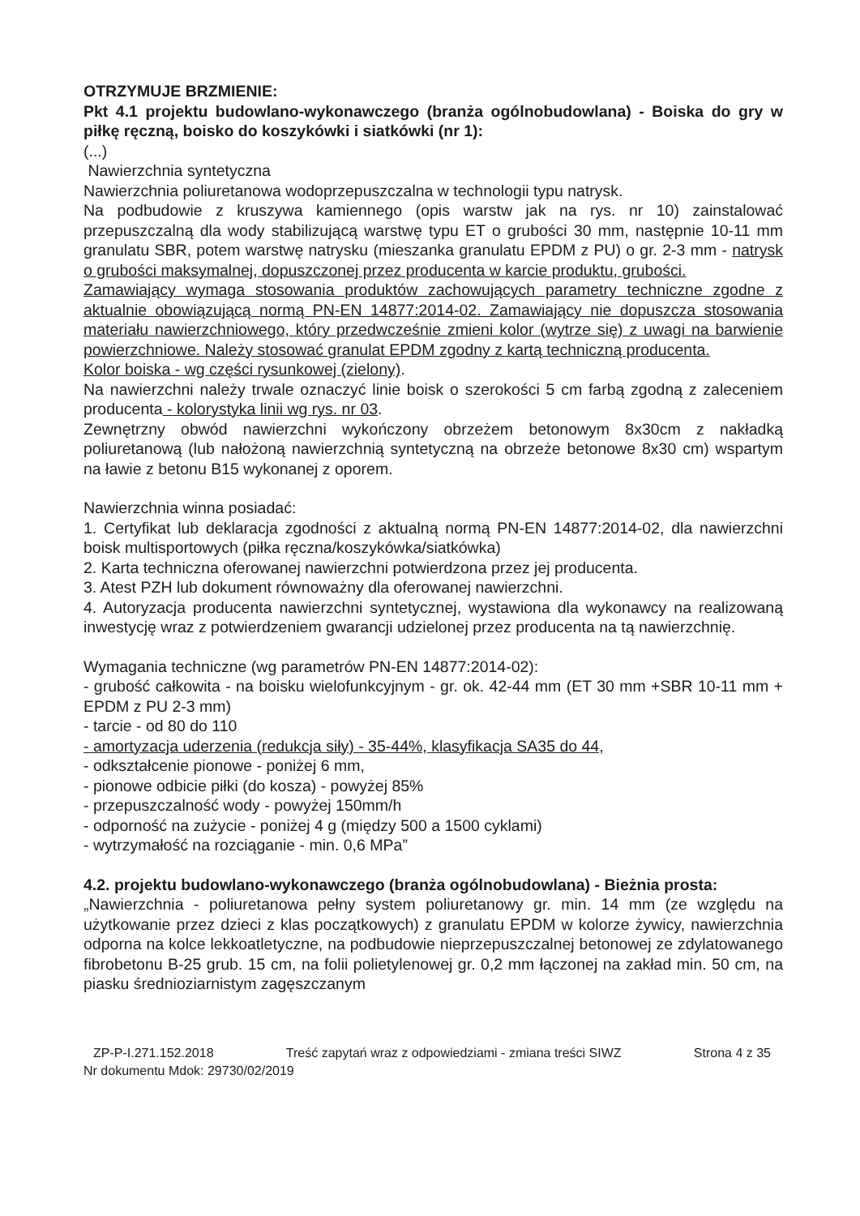OTRZYMUJE BRZMIENIE:
Pkt 4.1 projektu budowlano-wykonawczego (branża ogólnobudowlana) - Boiska do gry w piłkę ręczną, boisko do koszykówki i siatkówki (nr 1):
(...)
Nawierzchnia syntetyczna
Nawierzchnia poliuretanowa wodoprzepuszczalna w technologii typu natrysk.
Na podbudowie z kruszywa kamiennego (opis warstw jak na rys. nr 10) zainstalować przepuszczalną dla wody stabilizującą warstwę typu ET o grubości 30 mm, następnie 10-11 mm granulatu SBR, potem warstwę natrysku (mieszanka granulatu EPDM z PU) o gr. 2-3 mm - natrysk o grubości maksymalnej, dopuszczonej przez producenta w karcie produktu, grubości.
Zamawiający wymaga stosowania produktów zachowujących parametry techniczne zgodne z aktualnie obowiązującą normą PN-EN 14877:2014-02. Zamawiający nie dopuszcza stosowania materiału nawierzchniowego, który przedwcześnie zmieni kolor (wytrze się) z uwagi na barwienie powierzchniowe. Należy stosować granulat EPDM zgodny z kartą techniczną producenta.
Kolor boiska - wg części rysunkowej (zielony).
Na nawierzchni należy trwale oznaczyć linie boisk o szerokości 5 cm farbą zgodną z zaleceniem producenta - kolorystyka linii wg rys. nr 03.
Zewnętrzny obwód nawierzchni wykończony obrzeżem betonowym 8x30cm z nakładką poliuretanową (lub nałożoną nawierzchnią syntetyczną na obrzeże betonowe 8x30 cm) wspartym na ławie z betonu B15 wykonanej z oporem.
Nawierzchnia winna posiadać:
1. Certyfikat lub deklaracja zgodności z aktualną normą PN-EN 14877:2014-02, dla nawierzchni boisk multisportowych (piłka ręczna/koszykówka/siatkówka)
2. Karta techniczna oferowanej nawierzchni potwierdzona przez jej producenta.
3. Atest PZH lub dokument równoważny dla oferowanej nawierzchni.
4. Autoryzacja producenta nawierzchni syntetycznej, wystawiona dla wykonawcy na realizowaną inwestycję wraz z potwierdzeniem gwarancji udzielonej przez producenta na tą nawierzchnię.
Wymagania techniczne (wg parametrów PN-EN 14877:2014-02):
- grubość całkowita - na boisku wielofunkcyjnym - gr. ok. 42-44 mm (ET 30 mm +SBR 10-11 mm + EPDM z PU 2-3 mm)
- tarcie - od 80 do 110
- amortyzacja uderzenia (redukcja siły) - 35-44%, klasyfikacja SA35 do 44,
- odkształcenie pionowe - poniżej 6 mm,
- pionowe odbicie piłki (do kosza) - powyżej 85%
- przepuszczalność wody - powyżej 150mm/h
- odporność na zużycie - poniżej 4 g (między 500 a 1500 cyklami)
- wytrzymałość na rozciąganie - min. 0,6 MPa”
4.2. projektu budowlano-wykonawczego (branża ogólnobudowlana) - Bieżnia prosta:
„Nawierzchnia - poliuretanowa pełny system poliuretanowy gr. min. 14 mm (ze względu na użytkowanie przez dzieci z klas początkowych) z granulatu EPDM w kolorze żywicy, nawierzchnia odporna na kolce lekkoatletyczne, na podbudowie nieprzepuszczalnej betonowej ze zdylatowanego fibrobetonu B-25 grub. 15 cm, na folii polietylenowej gr. 0,2 mm łączonej na zakład min. 50 cm, na piasku średnioziarnistym zagęszczanym
ZP-P-I.271.152.2018 Treść zapytań wraz z odpowiedziami - zmiana treści SIWZ Strona 4 z 35
Nr dokumentu Mdok: 29730/02/2019